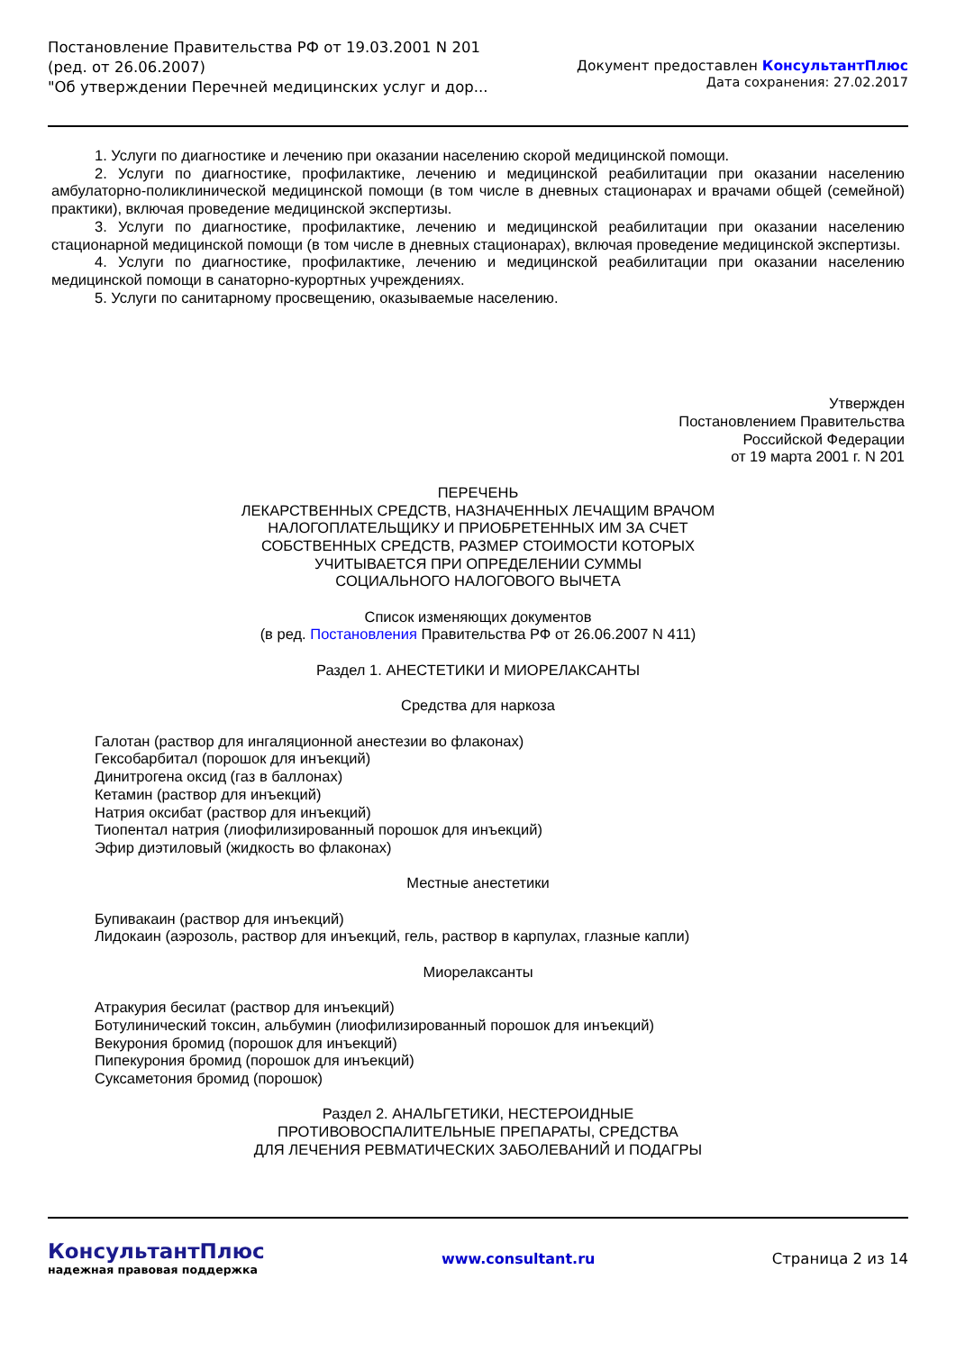Постановление Правительства РФ от 19.03.2001 N 201
(ред. от 26.06.2007)
"Об утверждении Перечней медицинских услуг и дор...
Документ предоставлен КонсультантПлюс
Дата сохранения: 27.02.2017
1. Услуги по диагностике и лечению при оказании населению скорой медицинской помощи.
2. Услуги по диагностике, профилактике, лечению и медицинской реабилитации при оказании населению амбулаторно-поликлинической медицинской помощи (в том числе в дневных стационарах и врачами общей (семейной) практики), включая проведение медицинской экспертизы.
3. Услуги по диагностике, профилактике, лечению и медицинской реабилитации при оказании населению стационарной медицинской помощи (в том числе в дневных стационарах), включая проведение медицинской экспертизы.
4. Услуги по диагностике, профилактике, лечению и медицинской реабилитации при оказании населению медицинской помощи в санаторно-курортных учреждениях.
5. Услуги по санитарному просвещению, оказываемые населению.
Утвержден
Постановлением Правительства
Российской Федерации
от 19 марта 2001 г. N 201
ПЕРЕЧЕНЬ
ЛЕКАРСТВЕННЫХ СРЕДСТВ, НАЗНАЧЕННЫХ ЛЕЧАЩИМ ВРАЧОМ
НАЛОГОПЛАТЕЛЬЩИКУ И ПРИОБРЕТЕННЫХ ИМ ЗА СЧЕТ
СОБСТВЕННЫХ СРЕДСТВ, РАЗМЕР СТОИМОСТИ КОТОРЫХ
УЧИТЫВАЕТСЯ ПРИ ОПРЕДЕЛЕНИИ СУММЫ
СОЦИАЛЬНОГО НАЛОГОВОГО ВЫЧЕТА
Список изменяющих документов
(в ред. Постановления Правительства РФ от 26.06.2007 N 411)
Раздел 1. АНЕСТЕТИКИ И МИОРЕЛАКСАНТЫ
Средства для наркоза
Галотан (раствор для ингаляционной анестезии во флаконах)
Гексобарбитал (порошок для инъекций)
Динитрогена оксид (газ в баллонах)
Кетамин (раствор для инъекций)
Натрия оксибат (раствор для инъекций)
Тиопентал натрия (лиофилизированный порошок для инъекций)
Эфир диэтиловый (жидкость во флаконах)
Местные анестетики
Бупивакаин (раствор для инъекций)
Лидокаин (аэрозоль, раствор для инъекций, гель, раствор в карпулах, глазные капли)
Миорелаксанты
Атракурия бесилат (раствор для инъекций)
Ботулинический токсин, альбумин (лиофилизированный порошок для инъекций)
Векурония бромид (порошок для инъекций)
Пипекурония бромид (порошок для инъекций)
Суксаметония бромид (порошок)
Раздел 2. АНАЛЬГЕТИКИ, НЕСТЕРОИДНЫЕ
ПРОТИВОВОСПАЛИТЕЛЬНЫЕ ПРЕПАРАТЫ, СРЕДСТВА
ДЛЯ ЛЕЧЕНИЯ РЕВМАТИЧЕСКИХ ЗАБОЛЕВАНИЙ И ПОДАГРЫ
КонсультантПлюс
надежная правовая поддержка
www.consultant.ru Страница 2 из 14